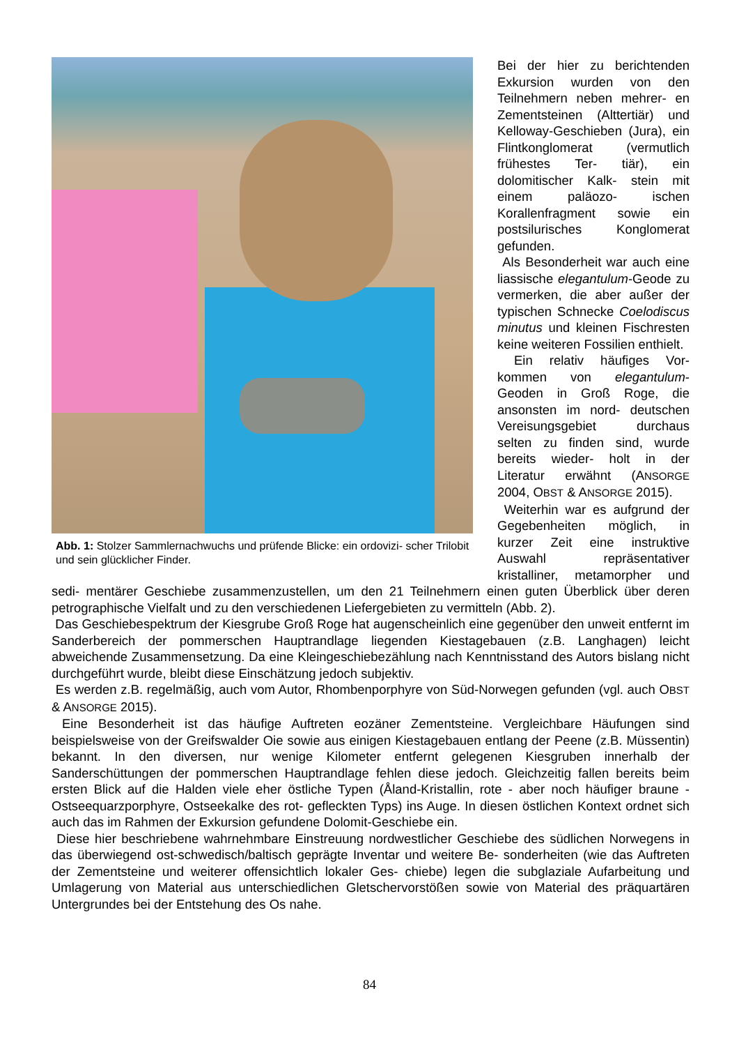Abb. 1: Stolzer Sammlernachwuchs und prüfende Blicke: ein ordovizi- scher Trilobit und sein glücklicher Finder.
Bei der hier zu berichtenden Exkursion wurden von den Teilnehmern neben mehrer- en Zementsteinen (Alttertiär) und Kelloway-Geschieben (Jura), ein Flintkonglomerat (vermutlich frühestes Ter- tiär), ein dolomitischer Kalk- stein mit einem paläozo- ischen Korallenfragment sowie ein postsilurisches Konglomerat gefunden.
Als Besonderheit war auch eine liassische elegantulum-Geode zu vermerken, die aber außer der typischen Schnecke Coelodiscus minutus und kleinen Fischresten keine weiteren Fossilien enthielt.
Ein relativ häufiges Vor- kommen von elegantulum-Geoden in Groß Roge, die ansonsten im nord- deutschen Vereisungsgebiet durchaus selten zu finden sind, wurde bereits wieder- holt in der Literatur erwähnt (ANSORGE 2004, OBST & ANSORGE 2015).
Weiterhin war es aufgrund der Gegebenheiten möglich, in kurzer Zeit eine instruktive Auswahl repräsentativer kristalliner, metamorpher und sedi- mentärer Geschiebe zusammenzustellen, um den 21 Teilnehmern einen guten Überblick über deren petrographische Vielfalt und zu den verschiedenen Liefergebieten zu vermitteln (Abb. 2).
Das Geschiebespektrum der Kiesgrube Groß Roge hat augenscheinlich eine gegenüber den unweit entfernt im Sanderbereich der pommerschen Hauptrandlage liegenden Kiestagebauen (z.B. Langhagen) leicht abweichende Zusammensetzung. Da eine Kleingeschiebezählung nach Kenntnisstand des Autors bislang nicht durchgeführt wurde, bleibt diese Einschätzung jedoch subjektiv.
Es werden z.B. regelmäßig, auch vom Autor, Rhombenporphyre von Süd-Norwegen gefunden (vgl. auch OBST & ANSORGE 2015).
Eine Besonderheit ist das häufige Auftreten eozäner Zementsteine. Vergleichbare Häufungen sind beispielsweise von der Greifswalder Oie sowie aus einigen Kiestagebauen entlang der Peene (z.B. Müssentin) bekannt. In den diversen, nur wenige Kilometer entfernt gelegenen Kiesgruben innerhalb der Sanderschüttungen der pommerschen Hauptrandlage fehlen diese jedoch. Gleichzeitig fallen bereits beim ersten Blick auf die Halden viele eher östliche Typen (Åland-Kristallin, rote - aber noch häufiger braune - Ostseequarzporphyre, Ostseekalke des rot- gefleckten Typs) ins Auge. In diesen östlichen Kontext ordnet sich auch das im Rahmen der Exkursion gefundene Dolomit-Geschiebe ein.
Diese hier beschriebene wahrnehmbare Einstreuung nordwestlicher Geschiebe des südlichen Norwegens in das überwiegend ost-schwedisch/baltisch geprägte Inventar und weitere Be- sonderheiten (wie das Auftreten der Zementsteine und weiterer offensichtlich lokaler Ges- chiebe) legen die subglaziale Aufarbeitung und Umlagerung von Material aus unterschiedlichen Gletschervorstößen sowie von Material des präquartären Untergrundes bei der Entstehung des Os nahe.
84